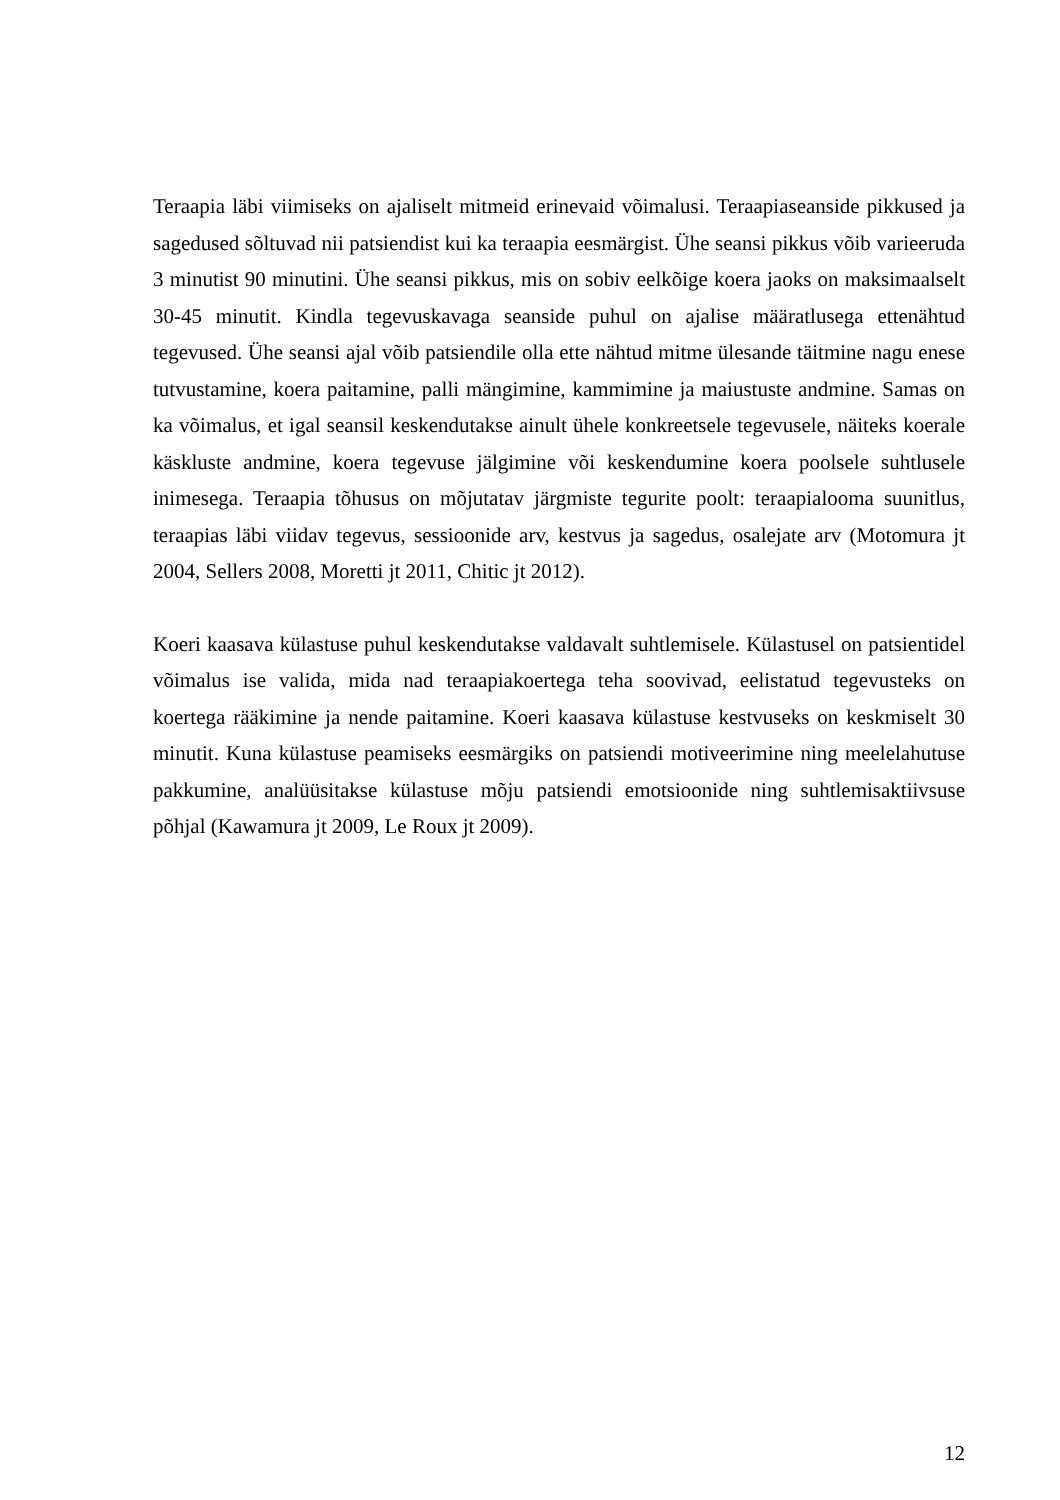Teraapia läbi viimiseks on ajaliselt mitmeid erinevaid võimalusi. Teraapiaseanside pikkused ja sagedused sõltuvad nii patsiendist kui ka teraapia eesmärgist. Ühe seansi pikkus võib varieeruda 3 minutist 90 minutini. Ühe seansi pikkus, mis on sobiv eelkõige koera jaoks on maksimaalselt 30-45 minutit. Kindla tegevuskavaga seanside puhul on ajalise määratlusega ettenähtud tegevused. Ühe seansi ajal võib patsiendile olla ette nähtud mitme ülesande täitmine nagu enese tutvustamine, koera paitamine, palli mängimine, kammimine ja maiustuste andmine. Samas on ka võimalus, et igal seansil keskendutakse ainult ühele konkreetsele tegevusele, näiteks koerale käskluste andmine, koera tegevuse jälgimine või keskendumine koera poolsele suhtlusele inimesega. Teraapia tõhusus on mõjutatav järgmiste tegurite poolt: teraapialooma suunitlus, teraapias läbi viidav tegevus, sessioonide arv, kestvus ja sagedus, osalejate arv (Motomura jt 2004, Sellers 2008, Moretti jt 2011, Chitic jt 2012).
Koeri kaasava külastuse puhul keskendutakse valdavalt suhtlemisele. Külastusel on patsientidel võimalus ise valida, mida nad teraapiakoertega teha soovivad, eelistatud tegevusteks on koertega rääkimine ja nende paitamine. Koeri kaasava külastuse kestvuseks on keskmiselt 30 minutit. Kuna külastuse peamiseks eesmärgiks on patsiendi motiveerimine ning meelelahutuse pakkumine, analüüsitakse külastuse mõju patsiendi emotsioonide ning suhtlemisaktiivsuse põhjal (Kawamura jt 2009, Le Roux jt 2009).
12